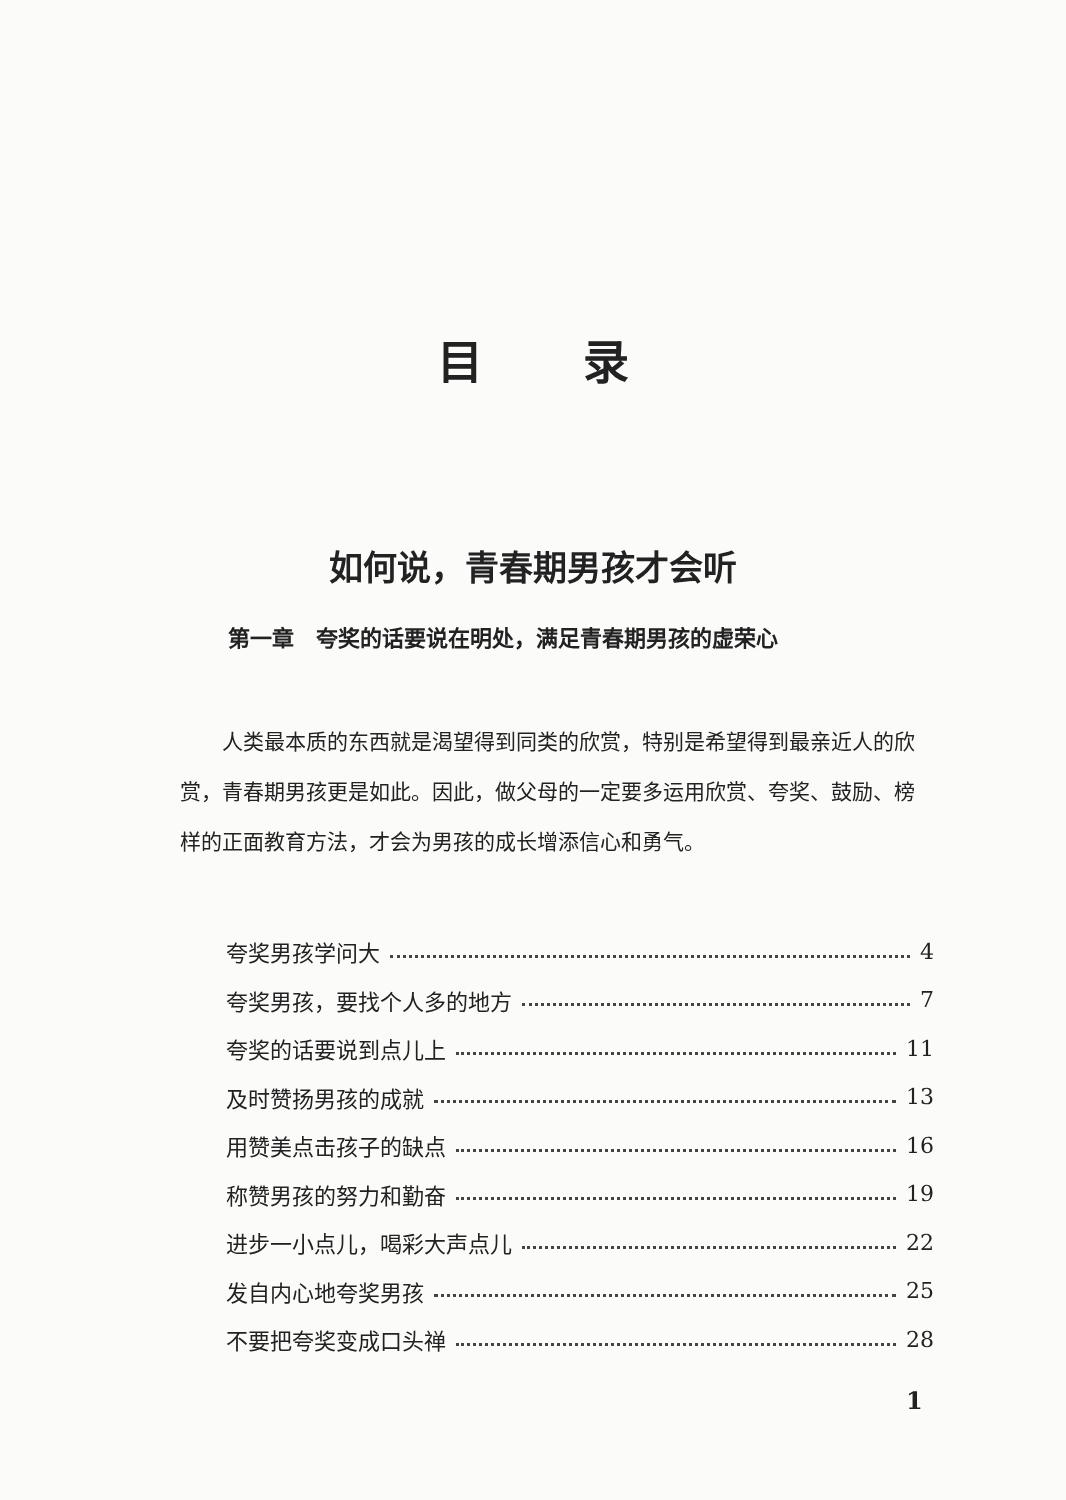目录
如何说，青春期男孩才会听
第一章　夸奖的话要说在明处，满足青春期男孩的虚荣心
人类最本质的东西就是渴望得到同类的欣赏，特别是希望得到最亲近人的欣赏，青春期男孩更是如此。因此，做父母的一定要多运用欣赏、夸奖、鼓励、榜样的正面教育方法，才会为男孩的成长增添信心和勇气。
夸奖男孩学问大 4
夸奖男孩，要找个人多的地方 7
夸奖的话要说到点儿上 11
及时赞扬男孩的成就 13
用赞美点击孩子的缺点 16
称赞男孩的努力和勤奋 19
进步一小点儿，喝彩大声点儿 22
发自内心地夸奖男孩 25
不要把夸奖变成口头禅 28
1